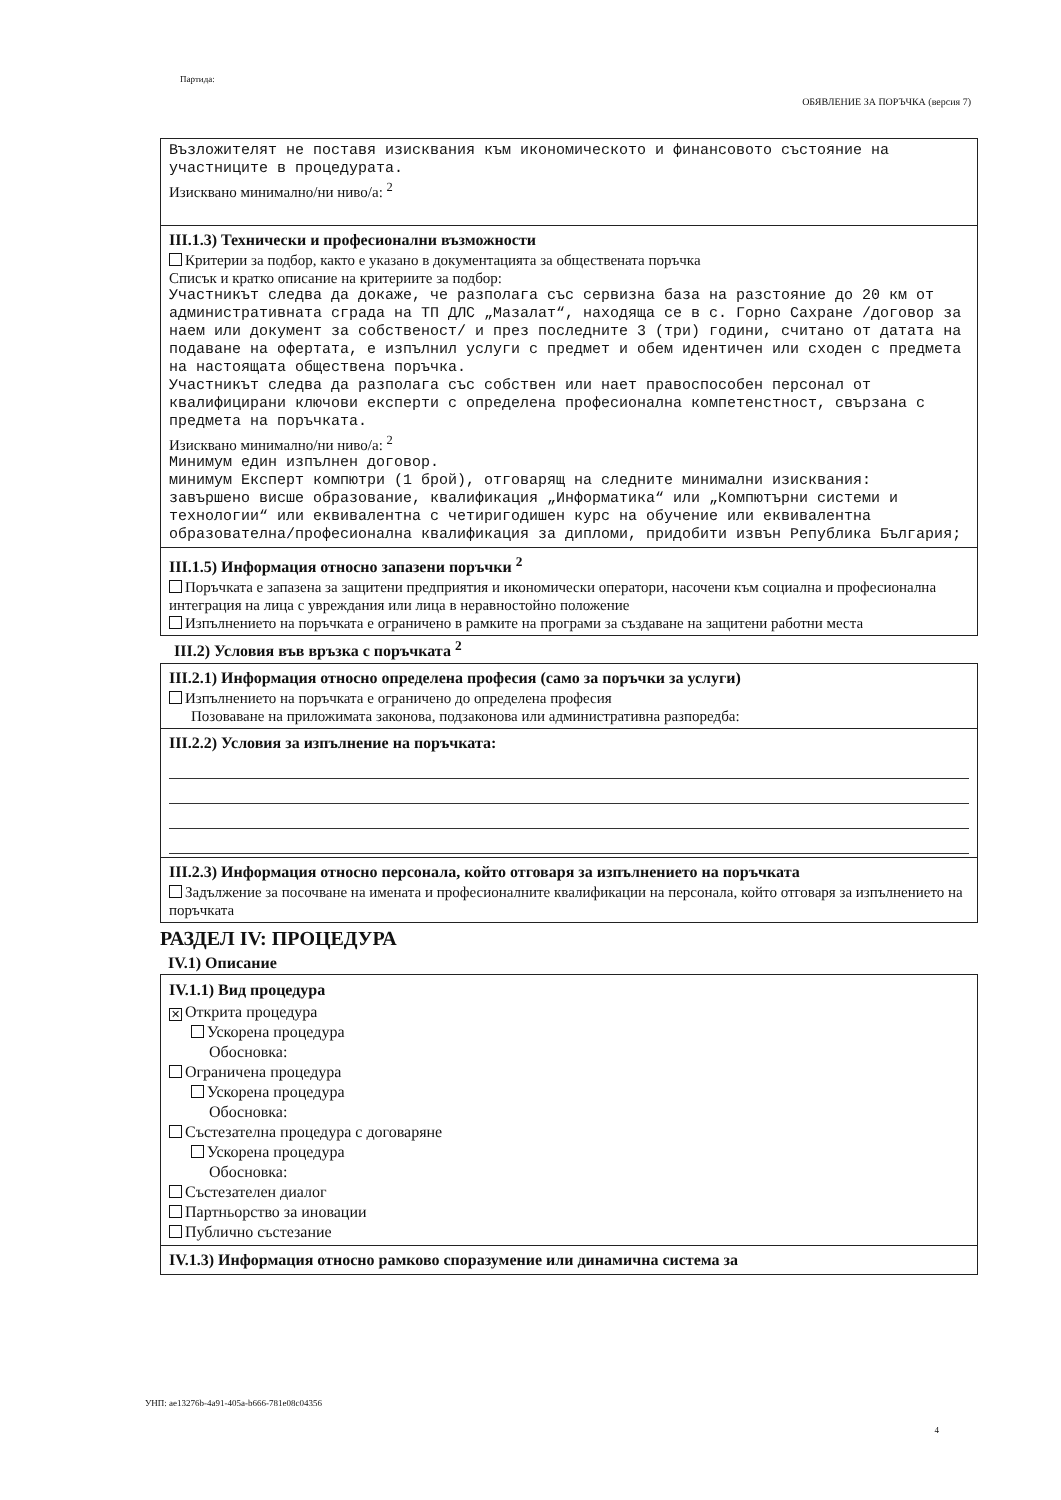Партида:
ОБЯВЛЕНИЕ ЗА ПОРЪЧКА (версия 7)
Възложителят не поставя изисквания към икономическото и финансовото състояние на участниците в процедурата.
Изисквано минимално/ни ниво/а: <sup>2</sup>
III.1.3) Технически и професионални възможности
Критерии за подбор, както е указано в документацията за обществената поръчка
Списък и кратко описание на критериите за подбор:
Участникът следва да докаже, че разполага със сервизна база на разстояние до 20 км от административната сграда на ТП ДЛС „Мазалат“, находяща се в с. Горно Сахране /договор за наем или документ за собственост/ и през последните 3 (три) години, считано от датата на подаване на офертата, е изпълнил услуги с предмет и обем идентичен или сходен с предмета на настоящата обществена поръчка.
Участникът следва да разполага със собствен или нает правоспособен персонал от квалифицирани ключови експерти с определена професионална компетенстност, свързана с предмета на поръчката.
Изисквано минимално/ни ниво/а: <sup>2</sup>
Минимум един изпълнен договор.
минимум Експерт компютри (1 брой), отговарящ на следните минимални изисквания:
завършено висше образование, квалификация „Информатика“ или „Компютърни системи и технологии“ или еквивалентна с четиригодишен курс на обучение или еквивалентна образователна/професионална квалификация за дипломи, придобити извън Република България;
III.1.5) Информация относно запазени поръчки <sup>2</sup>
Поръчката е запазена за защитени предприятия и икономически оператори, насочени към социална и професионална интеграция на лица с увреждания или лица в неравностойно положение
Изпълнението на поръчката е ограничено в рамките на програми за създаване на защитени работни места
III.2) Условия във връзка с поръчката <sup>2</sup>
III.2.1) Информация относно определена професия (само за поръчки за услуги)
Изпълнението на поръчката е ограничено до определена професия
Позоваване на приложимата законова, подзаконова или административна разпоредба:
III.2.2) Условия за изпълнение на поръчката:
III.2.3) Информация относно персонала, който отговаря за изпълнението на поръчката
Задължение за посочване на имената и професионалните квалификации на персонала, който отговаря за изпълнението на поръчката
РАЗДЕЛ IV: ПРОЦЕДУРА
IV.1) Описание
IV.1.1) Вид процедура
✕ Открита процедура
Ускорена процедура
Обосновка:
Ограничена процедура
Ускорена процедура
Обосновка:
Състезателна процедура с договаряне
Ускорена процедура
Обосновка:
Състезателен диалог
Партньорство за иновации
Публично състезание
IV.1.3) Информация относно рамково споразумение или динамична система за
УНП: ae13276b-4a91-405a-b666-781e08c04356
4